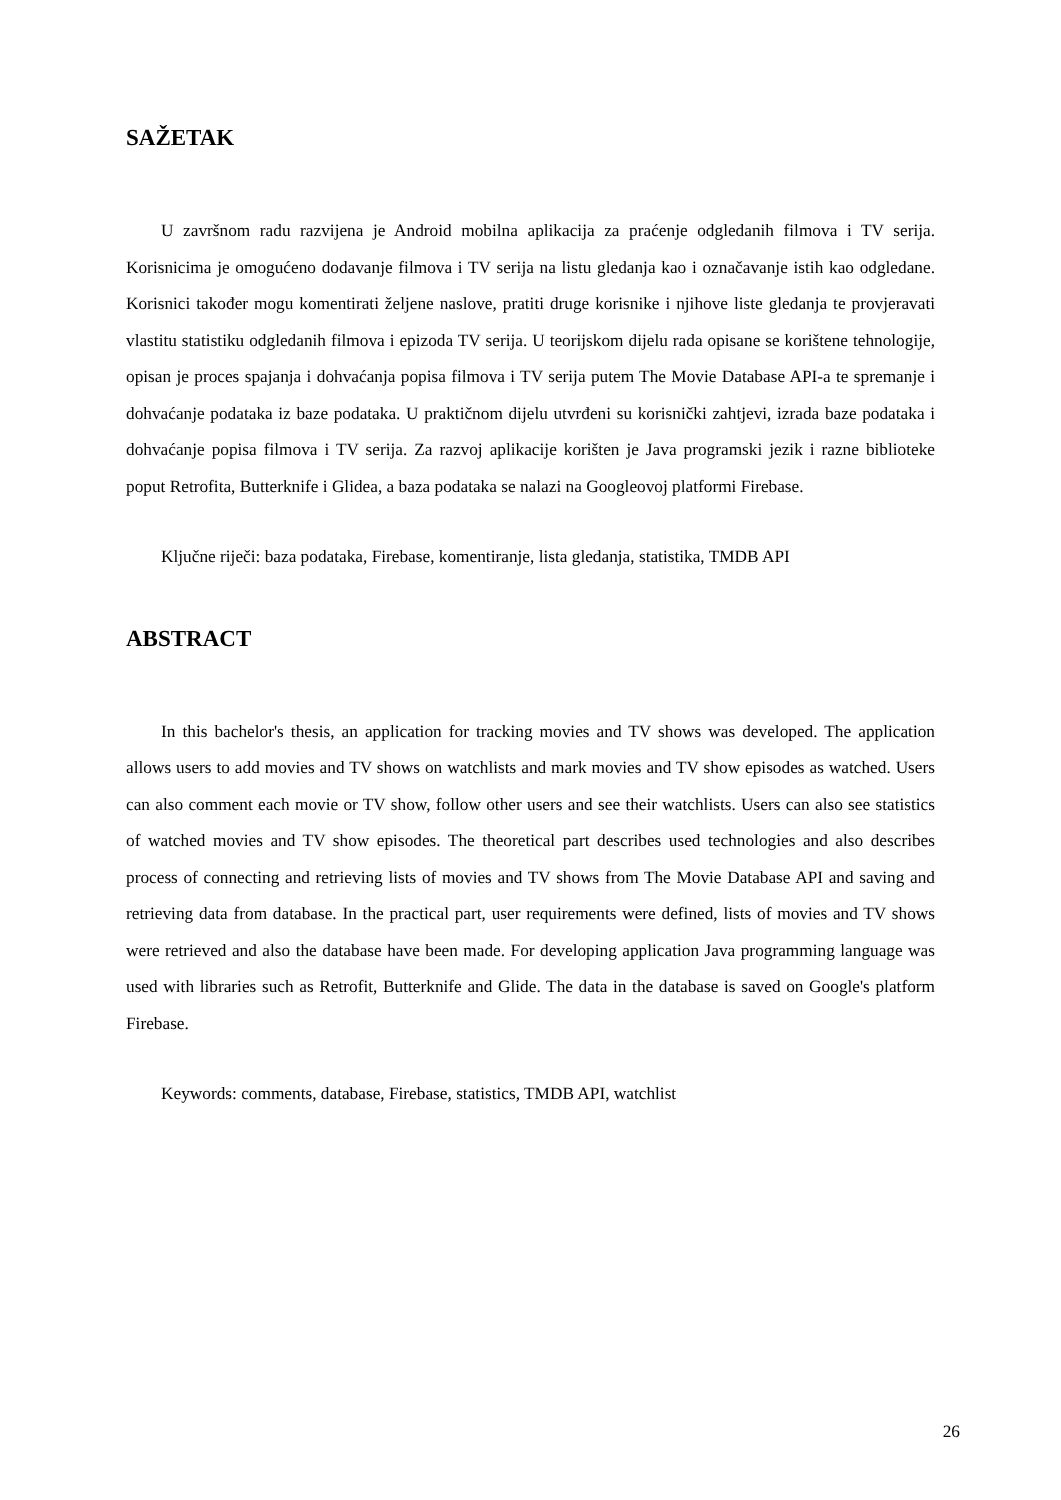SAŽETAK
U završnom radu razvijena je Android mobilna aplikacija za praćenje odgledanih filmova i TV serija. Korisnicima je omogućeno dodavanje filmova i TV serija na listu gledanja kao i označavanje istih kao odgledane. Korisnici također mogu komentirati željene naslove, pratiti druge korisnike i njihove liste gledanja te provjeravati vlastitu statistiku odgledanih filmova i epizoda TV serija. U teorijskom dijelu rada opisane se korištene tehnologije, opisan je proces spajanja i dohvaćanja popisa filmova i TV serija putem The Movie Database API-a te spremanje i dohvaćanje podataka iz baze podataka. U praktičnom dijelu utvrđeni su korisnički zahtjevi, izrada baze podataka i dohvaćanje popisa filmova i TV serija. Za razvoj aplikacije korišten je Java programski jezik i razne biblioteke poput Retrofita, Butterknife i Glidea, a baza podataka se nalazi na Googleovoj platformi Firebase.
Ključne riječi: baza podataka, Firebase, komentiranje, lista gledanja, statistika, TMDB API
ABSTRACT
In this bachelor's thesis, an application for tracking movies and TV shows was developed. The application allows users to add movies and TV shows on watchlists and mark movies and TV show episodes as watched. Users can also comment each movie or TV show, follow other users and see their watchlists. Users can also see statistics of watched movies and TV show episodes. The theoretical part describes used technologies and also describes process of connecting and retrieving lists of movies and TV shows from The Movie Database API and saving and retrieving data from database. In the practical part, user requirements were defined, lists of movies and TV shows were retrieved and also the database have been made. For developing application Java programming language was used with libraries such as Retrofit, Butterknife and Glide. The data in the database is saved on Google's platform Firebase.
Keywords: comments, database, Firebase, statistics, TMDB API, watchlist
26